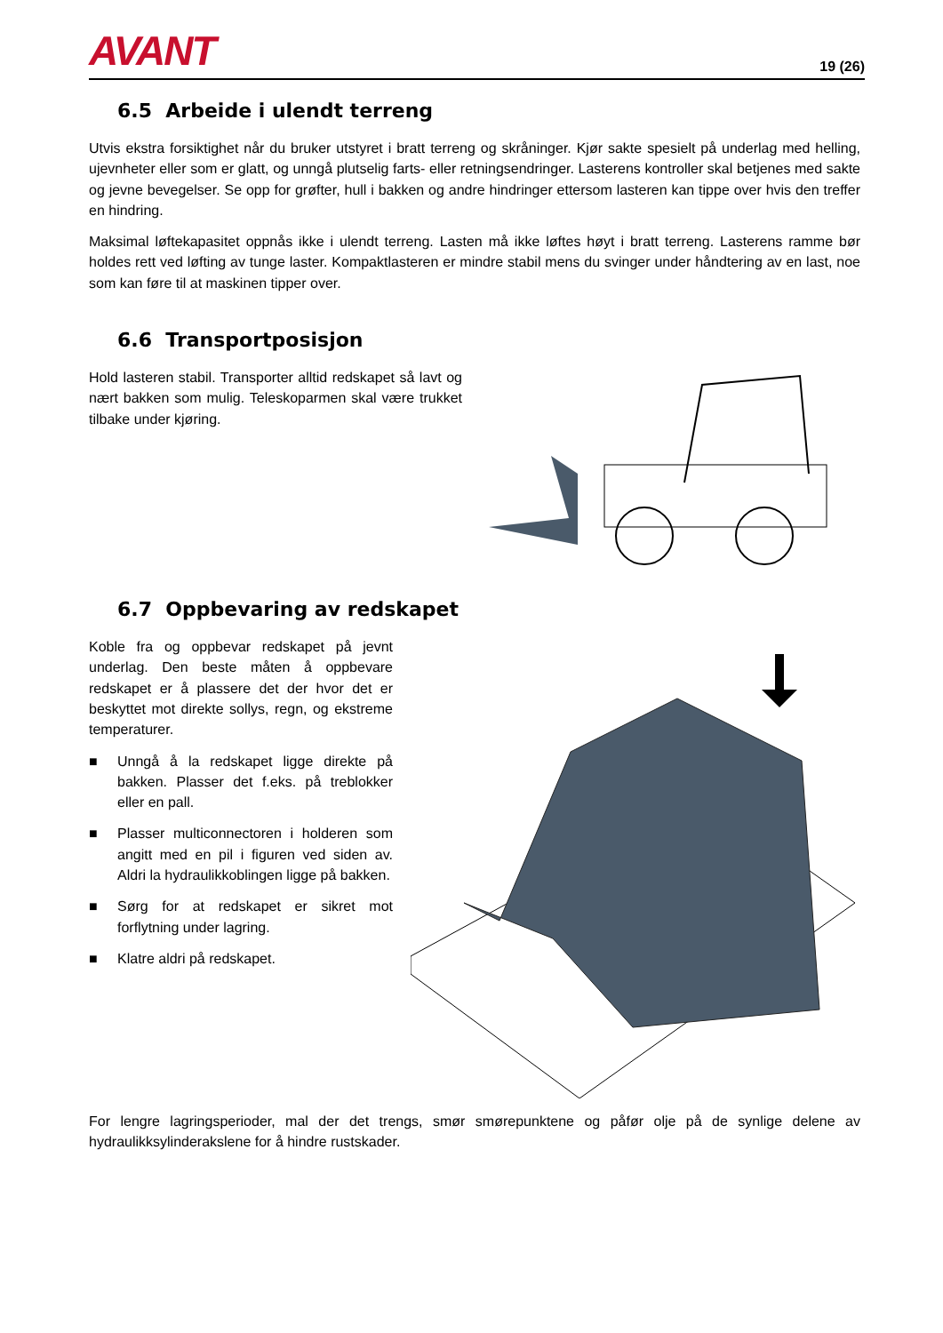AVANT
19 (26)
6.5 Arbeide i ulendt terreng
Utvis ekstra forsiktighet når du bruker utstyret i bratt terreng og skråninger. Kjør sakte spesielt på underlag med helling, ujevnheter eller som er glatt, og unngå plutselig farts- eller retningsendringer. Lasterens kontroller skal betjenes med sakte og jevne bevegelser. Se opp for grøfter, hull i bakken og andre hindringer ettersom lasteren kan tippe over hvis den treffer en hindring.
Maksimal løftekapasitet oppnås ikke i ulendt terreng. Lasten må ikke løftes høyt i bratt terreng. Lasterens ramme bør holdes rett ved løfting av tunge laster. Kompaktlasteren er mindre stabil mens du svinger under håndtering av en last, noe som kan føre til at maskinen tipper over.
6.6 Transportposisjon
Hold lasteren stabil. Transporter alltid redskapet så lavt og nært bakken som mulig. Teleskoparmen skal være trukket tilbake under kjøring.
6.7 Oppbevaring av redskapet
Koble fra og oppbevar redskapet på jevnt underlag. Den beste måten å oppbevare redskapet er å plassere det der hvor det er beskyttet mot direkte sollys, regn, og ekstreme temperaturer.
■ Unngå å la redskapet ligge direkte på bakken. Plasser det f.eks. på treblokker eller en pall.
■ Plasser multiconnectoren i holderen som angitt med en pil i figuren ved siden av. Aldri la hydraulikkoblingen ligge på bakken.
■ Sørg for at redskapet er sikret mot forflytning under lagring.
■ Klatre aldri på redskapet.
For lengre lagringsperioder, mal der det trengs, smør smørepunktene og påfør olje på de synlige delene av hydraulikksylinderakslene for å hindre rustskader.